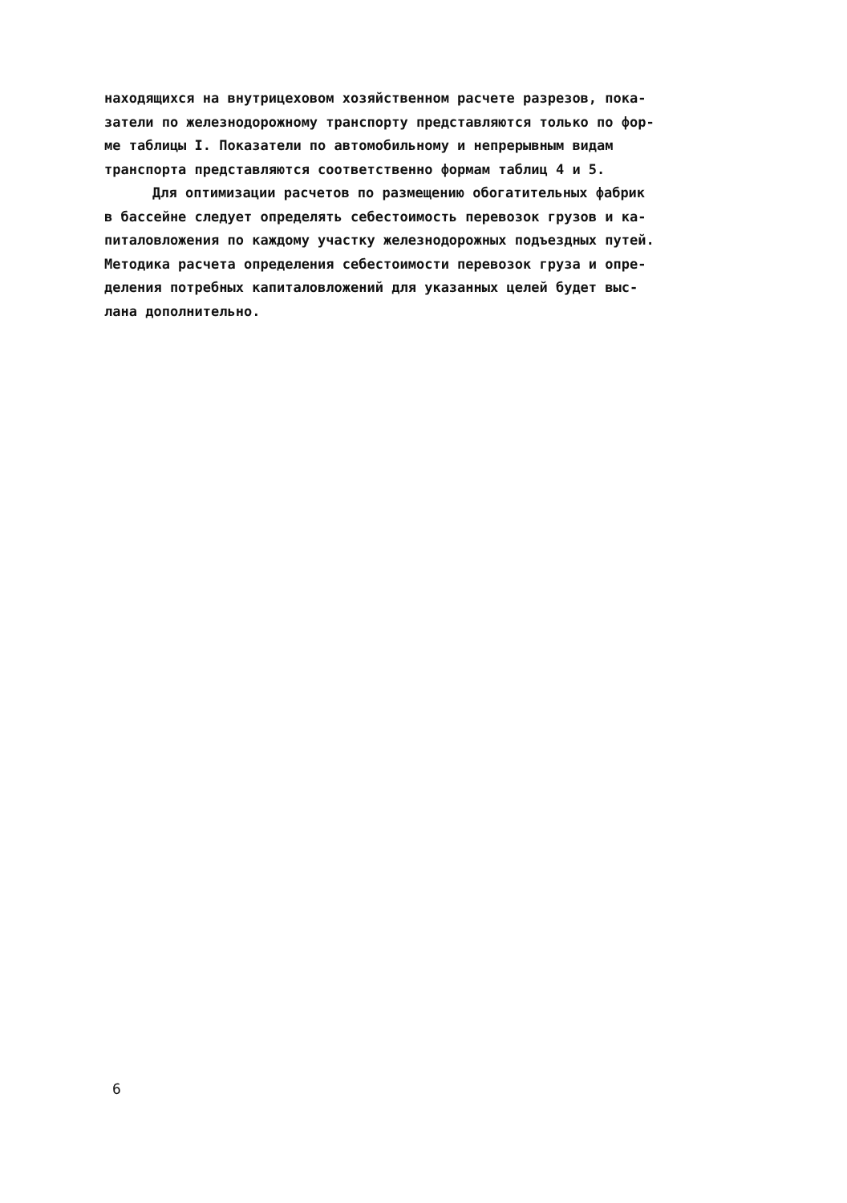находящихся на внутрицеховом хозяйственном расчете разрезов, пока-
затели по железнодорожному транспорту представляются только по фор-
ме таблицы I. Показатели по автомобильному и непрерывным видам
транспорта представляются соответственно формам таблиц 4 и 5.
Для оптимизации расчетов по размещению обогатительных фабрик
в бассейне следует определять себестоимость перевозок грузов и ка-
питаловложения по каждому участку железнодорожных подъездных путей.
Методика расчета определения себестоимости перевозок груза и опре-
деления потребных капиталовложений для указанных целей будет выс-
лана дополнительно.
6